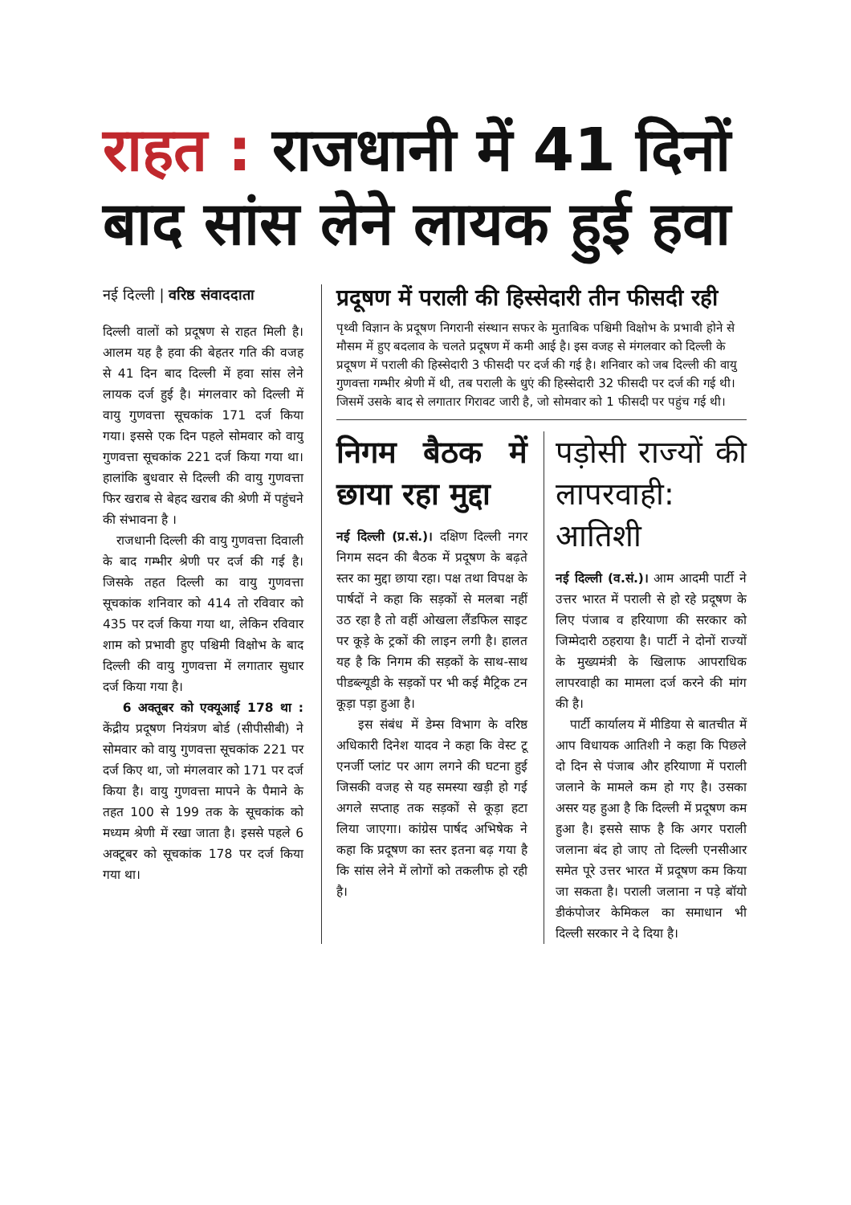राहत : राजधानी में 41 दिनों बाद सांस लेने लायक हुई हवा
नई दिल्ली | वरिष्ठ संवाददाता
दिल्ली वालों को प्रदूषण से राहत मिली है। आलम यह है हवा की बेहतर गति की वजह से 41 दिन बाद दिल्ली में हवा सांस लेने लायक दर्ज हुई है। मंगलवार को दिल्ली में वायु गुणवत्ता सूचकांक 171 दर्ज किया गया। इससे एक दिन पहले सोमवार को वायु गुणवत्ता सूचकांक 221 दर्ज किया गया था। हालांकि बुधवार से दिल्ली की वायु गुणवत्ता फिर खराब से बेहद खराब की श्रेणी में पहुंचने की संभावना है ।
राजधानी दिल्ली की वायु गुणवत्ता दिवाली के बाद गम्भीर श्रेणी पर दर्ज की गई है। जिसके तहत दिल्ली का वायु गुणवत्ता सूचकांक शनिवार को 414 तो रविवार को 435 पर दर्ज किया गया था, लेकिन रविवार शाम को प्रभावी हुए पश्चिमी विक्षोभ के बाद दिल्ली की वायु गुणवत्ता में लगातार सुधार दर्ज किया गया है।
6 अक्तूबर को एक्यूआई 178 था : केंद्रीय प्रदूषण नियंत्रण बोर्ड (सीपीसीबी) ने सोमवार को वायु गुणवत्ता सूचकांक 221 पर दर्ज किए था, जो मंगलवार को 171 पर दर्ज किया है। वायु गुणवत्ता मापने के पैमाने के तहत 100 से 199 तक के सूचकांक को मध्यम श्रेणी में रखा जाता है। इससे पहले 6 अक्टूबर को सूचकांक 178 पर दर्ज किया गया था।
प्रदूषण में पराली की हिस्सेदारी तीन फीसदी रही
पृथ्वी विज्ञान के प्रदूषण निगरानी संस्थान सफर के मुताबिक पश्चिमी विक्षोभ के प्रभावी होने से मौसम में हुए बदलाव के चलते प्रदूषण में कमी आई है। इस वजह से मंगलवार को दिल्ली के प्रदूषण में पराली की हिस्सेदारी 3 फीसदी पर दर्ज की गई है। शनिवार को जब दिल्ली की वायु गुणवत्ता गम्भीर श्रेणी में थी, तब पराली के धुएं की हिस्सेदारी 32 फीसदी पर दर्ज की गई थी। जिसमें उसके बाद से लगातार गिरावट जारी है, जो सोमवार को 1 फीसदी पर पहुंच गई थी।
निगम बैठक में छाया रहा मुद्दा
नई दिल्ली (प्र.सं.)। दक्षिण दिल्ली नगर निगम सदन की बैठक में प्रदूषण के बढ़ते स्तर का मुद्दा छाया रहा। पक्ष तथा विपक्ष के पार्षदों ने कहा कि सड़कों से मलबा नहीं उठ रहा है तो वहीं ओखला लैंडफिल साइट पर कूड़े के ट्रकों की लाइन लगी है। हालत यह है कि निगम की सड़कों के साथ-साथ पीडब्ल्यूडी के सड़कों पर भी कई मैट्रिक टन कूड़ा पड़ा हुआ है।
इस संबंध में डेम्स विभाग के वरिष्ठ अधिकारी दिनेश यादव ने कहा कि वेस्ट टू एनर्जी प्लांट पर आग लगने की घटना हुई जिसकी वजह से यह समस्या खड़ी हो गई अगले सप्ताह तक सड़कों से कूड़ा हटा लिया जाएगा। कांग्रेस पार्षद अभिषेक ने कहा कि प्रदूषण का स्तर इतना बढ़ गया है कि सांस लेने में लोगों को तकलीफ हो रही है।
पड़ोसी राज्यों की लापरवाही: आतिशी
नई दिल्ली (व.सं.)। आम आदमी पार्टी ने उत्तर भारत में पराली से हो रहे प्रदूषण के लिए पंजाब व हरियाणा की सरकार को जिम्मेदारी ठहराया है। पार्टी ने दोनों राज्यों के मुख्यमंत्री के खिलाफ आपराधिक लापरवाही का मामला दर्ज करने की मांग की है।
पार्टी कार्यालय में मीडिया से बातचीत में आप विधायक आतिशी ने कहा कि पिछले दो दिन से पंजाब और हरियाणा में पराली जलाने के मामले कम हो गए है। उसका असर यह हुआ है कि दिल्ली में प्रदूषण कम हुआ है। इससे साफ है कि अगर पराली जलाना बंद हो जाए तो दिल्ली एनसीआर समेत पूरे उत्तर भारत में प्रदूषण कम किया जा सकता है। पराली जलाना न पड़े बॉयो डीकंपोजर केमिकल का समाधान भी दिल्ली सरकार ने दे दिया है।